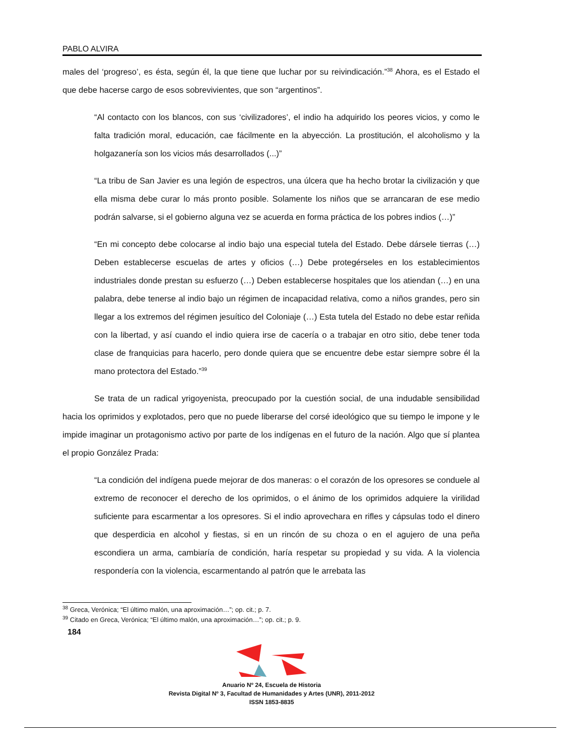PABLO ALVIRA
males del ‘progreso’, es ésta, según él, la que tiene que luchar por su reivindicación.”<sup>38</sup> Ahora, es el Estado el que debe hacerse cargo de esos sobrevivientes, que son “argentinos”.
“Al contacto con los blancos, con sus ‘civilizadores’, el indio ha adquirido los peores vicios, y como le falta tradición moral, educación, cae fácilmente en la abyección. La prostitución, el alcoholismo y la holgazanería son los vicios más desarrollados (...)”
“La tribu de San Javier es una legión de espectros, una úlcera que ha hecho brotar la civilización y que ella misma debe curar lo más pronto posible. Solamente los niños que se arrancaran de ese medio podrán salvarse, si el gobierno alguna vez se acuerda en forma práctica de los pobres indios (…)”
“En mi concepto debe colocarse al indio bajo una especial tutela del Estado. Debe dársele tierras (…) Deben establecerse escuelas de artes y oficios (…) Debe protegérseles en los establecimientos industriales donde prestan su esfuerzo (…) Deben establecerse hospitales que los atiendan (…) en una palabra, debe tenerse al indio bajo un régimen de incapacidad relativa, como a niños grandes, pero sin llegar a los extremos del régimen jesuítico del Coloniaje (…) Esta tutela del Estado no debe estar reñida con la libertad, y así cuando el indio quiera irse de cacería o a trabajar en otro sitio, debe tener toda clase de franquicias para hacerlo, pero donde quiera que se encuentre debe estar siempre sobre él la mano protectora del Estado.”<sup>39</sup>
Se trata de un radical yrigoyenista, preocupado por la cuestión social, de una indudable sensibilidad hacia los oprimidos y explotados, pero que no puede liberarse del corsé ideológico que su tiempo le impone y le impide imaginar un protagonismo activo por parte de los indígenas en el futuro de la nación. Algo que sí plantea el propio González Prada:
“La condición del indígena puede mejorar de dos maneras: o el corazón de los opresores se conduele al extremo de reconocer el derecho de los oprimidos, o el ánimo de los oprimidos adquiere la virilidad suficiente para escarmentar a los opresores. Si el indio aprovechara en rifles y cápsulas todo el dinero que desperdicia en alcohol y fiestas, si en un rincón de su choza o en el agujero de una peña escondiera un arma, cambiaría de condición, haría respetar su propiedad y su vida. A la violencia respondería con la violencia, escarmentando al patrón que le arrebata las
<sup>38</sup> Greca, Verónica; “El último malón, una aproximación…”; op. cit.; p. 7.
<sup>39</sup> Citado en Greca, Verónica; “El último malón, una aproximación…”; op. cit.; p. 9.
184
Anuario Nº 24, Escuela de Historia
Revista Digital Nº 3, Facultad de Humanidades y Artes (UNR), 2011-2012
ISSN 1853-8835